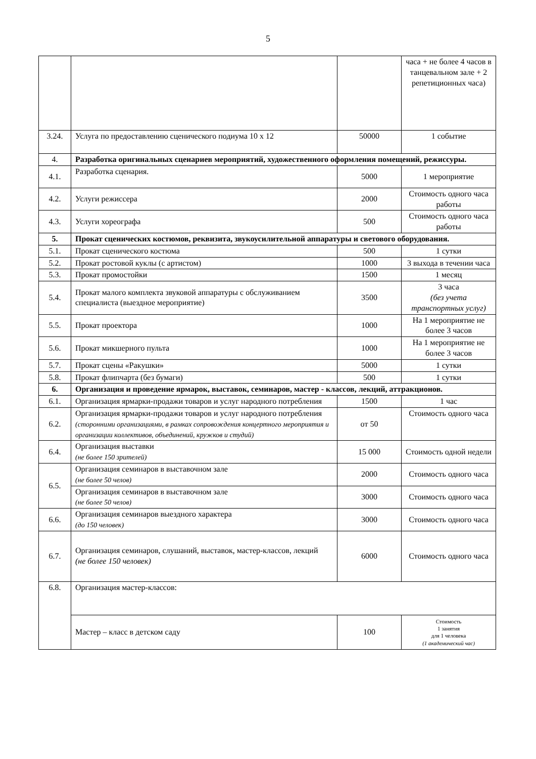5
| | | | часа + не более 4 часов в танцевальном зале + 2 репетиционных часа) |
| 3.24. | Услуга по предоставлению сценического подиума 10 х 12 | 50000 | 1 событие |
| 4. | Разработка оригинальных сценариев мероприятий, художественного оформления помещений, режиссуры. | | |
| 4.1. | Разработка сценария. | 5000 | 1 мероприятие |
| 4.2. | Услуги режиссера | 2000 | Стоимость одного часа работы |
| 4.3. | Услуги хореографа | 500 | Стоимость одного часа работы |
| 5. | Прокат сценических костюмов, реквизита, звукоусилительной аппаратуры и светового оборудования. | | |
| 5.1. | Прокат сценического костюма | 500 | 1 сутки |
| 5.2. | Прокат ростовой куклы (с артистом) | 1000 | 3 выхода в течении часа |
| 5.3. | Прокат промостойки | 1500 | 1 месяц |
| 5.4. | Прокат малого комплекта звуковой аппаратуры с обслуживанием специалиста (выездное мероприятие) | 3500 | 3 часа (без учета транспортных услуг) |
| 5.5. | Прокат проектора | 1000 | На 1 мероприятие не более 3 часов |
| 5.6. | Прокат микшерного пульта | 1000 | На 1 мероприятие не более 3 часов |
| 5.7. | Прокат сцены «Ракушки» | 5000 | 1 сутки |
| 5.8. | Прокат флипчарта (без бумаги) | 500 | 1 сутки |
| 6. | Организация и проведение ярмарок, выставок, семинаров, мастер - классов, лекций, аттракционов. | | |
| 6.1. | Организация ярмарки-продажи товаров и услуг народного потребления | 1500 | 1 час |
| 6.2. | Организация ярмарки-продажи товаров и услуг народного потребления (сторонними организациями, в рамках сопровождения концертного мероприятия и организации коллективов, объединений, кружков и студий) | от 50 | Стоимость одного часа |
| 6.4. | Организация выставки (не более 150 зрителей) | 15 000 | Стоимость одной недели |
| 6.5. | Организация семинаров в выставочном зале (не более 50 челов) | 2000 | Стоимость одного часа |
| | Организация семинаров в выставочном зале (не более 50 челов) | 3000 | Стоимость одного часа |
| 6.6. | Организация семинаров выездного характера (до 150 человек) | 3000 | Стоимость одного часа |
| 6.7. | Организация семинаров, слушаний, выставок, мастер-классов, лекций (не более 150 человек) | 6000 | Стоимость одного часа |
| 6.8. | Организация мастер-классов: | | |
| | Мастер – класс в детском саду | 100 | Стоимость 1 занятия для 1 человека (1 академический час) |